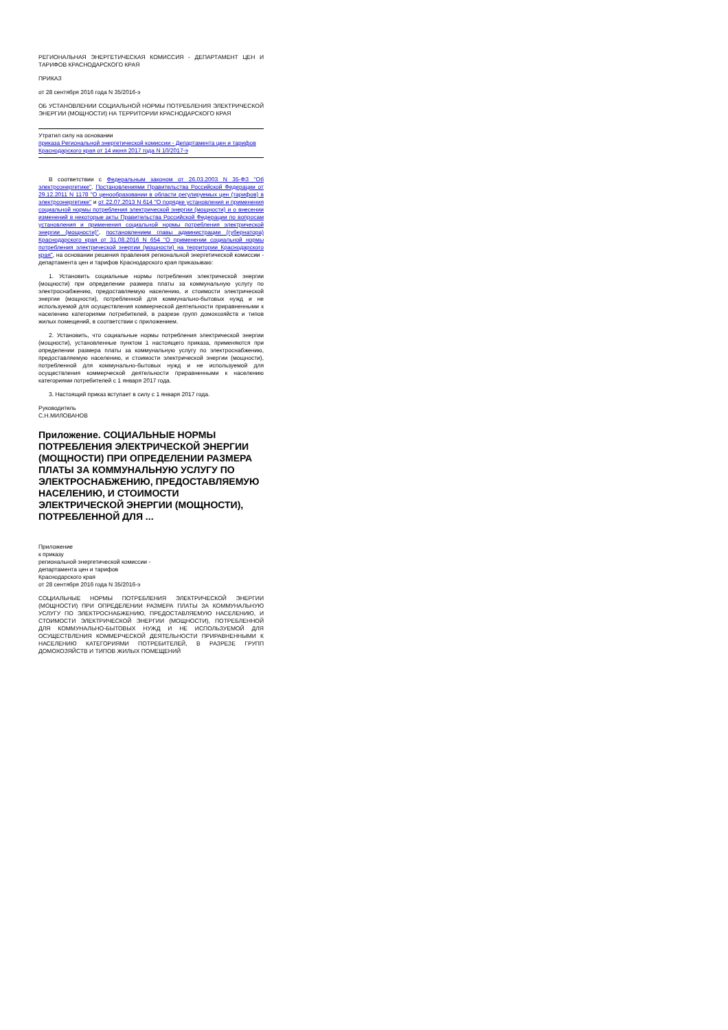РЕГИОНАЛЬНАЯ ЭНЕРГЕТИЧЕСКАЯ КОМИССИЯ - ДЕПАРТАМЕНТ ЦЕН И ТАРИФОВ КРАСНОДАРСКОГО КРАЯ
ПРИКАЗ
от 28 сентября 2016 года N 35/2016-э
ОБ УСТАНОВЛЕНИИ СОЦИАЛЬНОЙ НОРМЫ ПОТРЕБЛЕНИЯ ЭЛЕКТРИЧЕСКОЙ ЭНЕРГИИ (МОЩНОСТИ) НА ТЕРРИТОРИИ КРАСНОДАРСКОГО КРАЯ
Утратил силу на основании
приказа Региональной энергетической комиссии - Департамента цен и тарифов
Краснодарского края от 14 июня 2017 года N 10/2017-э
В соответствии с Федеральным законом от 26.03.2003 N 35-ФЗ "Об электроэнергетике", Постановлениями Правительства Российской Федерации от 29.12.2011 N 1178 "О ценообразовании в области регулируемых цен (тарифов) в электроэнергетике" и от 22.07.2013 N 614 "О порядке установления и применения социальной нормы потребления электрической энергии (мощности) и о внесении изменений в некоторые акты Правительства Российской Федерации по вопросам установления и применения социальной нормы потребления электрической энергии (мощности)", постановлением главы администрации (губернатора) Краснодарского края от 31.08.2016 N 654 "О применении социальной нормы потребления электрической энергии (мощности) на территории Краснодарского края", на основании решения правления региональной энергетической комиссии - департамента цен и тарифов Краснодарского края приказываю:
1. Установить социальные нормы потребления электрической энергии (мощности) при определении размера платы за коммунальную услугу по электроснабжению, предоставляемую населению, и стоимости электрической энергии (мощности), потребленной для коммунально-бытовых нужд и не используемой для осуществления коммерческой деятельности приравненными к населению категориями потребителей, в разрезе групп домохозяйств и типов жилых помещений, в соответствии с приложением.
2. Установить, что социальные нормы потребления электрической энергии (мощности), установленные пунктом 1 настоящего приказа, применяются при определении размера платы за коммунальную услугу по электроснабжению, предоставляемую населению, и стоимости электрической энергии (мощности), потребленной для коммунально-бытовых нужд и не используемой для осуществления коммерческой деятельности приравненными к населению категориями потребителей с 1 января 2017 года.
3. Настоящий приказ вступает в силу с 1 января 2017 года.
Руководитель
С.Н.МИЛОВАНОВ
Приложение. СОЦИАЛЬНЫЕ НОРМЫ ПОТРЕБЛЕНИЯ ЭЛЕКТРИЧЕСКОЙ ЭНЕРГИИ (МОЩНОСТИ) ПРИ ОПРЕДЕЛЕНИИ РАЗМЕРА ПЛАТЫ ЗА КОММУНАЛЬНУЮ УСЛУГУ ПО ЭЛЕКТРОСНАБЖЕНИЮ, ПРЕДОСТАВЛЯЕМУЮ НАСЕЛЕНИЮ, И СТОИМОСТИ ЭЛЕКТРИЧЕСКОЙ ЭНЕРГИИ (МОЩНОСТИ), ПОТРЕБЛЕННОЙ ДЛЯ ...
Приложение
к приказу
региональной энергетической комиссии -
департамента цен и тарифов
Краснодарского края
от 28 сентября 2016 года N 35/2016-э
СОЦИАЛЬНЫЕ НОРМЫ ПОТРЕБЛЕНИЯ ЭЛЕКТРИЧЕСКОЙ ЭНЕРГИИ (МОЩНОСТИ) ПРИ ОПРЕДЕЛЕНИИ РАЗМЕРА ПЛАТЫ ЗА КОММУНАЛЬНУЮ УСЛУГУ ПО ЭЛЕКТРОСНАБЖЕНИЮ, ПРЕДОСТАВЛЯЕМУЮ НАСЕЛЕНИЮ, И СТОИМОСТИ ЭЛЕКТРИЧЕСКОЙ ЭНЕРГИИ (МОЩНОСТИ), ПОТРЕБЛЕННОЙ ДЛЯ КОММУНАЛЬНО-БЫТОВЫХ НУЖД И НЕ ИСПОЛЬЗУЕМОЙ ДЛЯ ОСУЩЕСТВЛЕНИЯ КОММЕРЧЕСКОЙ ДЕЯТЕЛЬНОСТИ ПРИРАВНЕННЫМИ К НАСЕЛЕНИЮ КАТЕГОРИЯМИ ПОТРЕБИТЕЛЕЙ, В РАЗРЕЗЕ ГРУПП ДОМОХОЗЯЙСТВ И ТИПОВ ЖИЛЫХ ПОМЕЩЕНИЙ